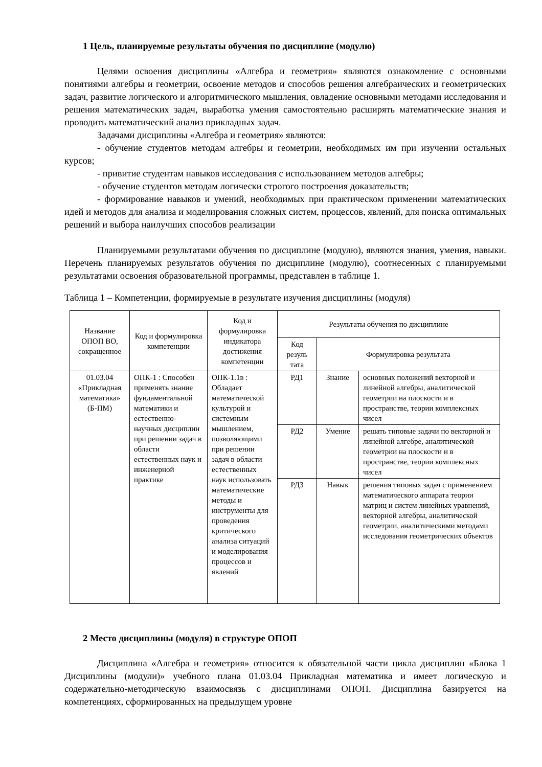1 Цель, планируемые результаты обучения по дисциплине (модулю)
Целями освоения дисциплины «Алгебра и геометрия» являются ознакомление с основными понятиями алгебры и геометрии, освоение методов и способов решения алгебраических и геометрических задач, развитие логического и алгоритмического мышления, овладение основными методами исследования и решения математических задач, выработка умения самостоятельно расширять математические знания и проводить математический анализ прикладных задач.
Задачами дисциплины «Алгебра и геометрия» являются:
- обучение студентов методам алгебры и геометрии, необходимых им при изучении остальных курсов;
- привитие студентам навыков исследования с использованием методов алгебры;
- обучение студентов методам логически строгого построения доказательств;
- формирование навыков и умений, необходимых при практическом применении математических идей и методов для анализа и моделирования сложных систем, процессов, явлений, для поиска оптимальных решений и выбора наилучших способов реализации
Планируемыми результатами обучения по дисциплине (модулю), являются знания, умения, навыки. Перечень планируемых результатов обучения по дисциплине (модулю), соотнесенных с планируемыми результатами освоения образовательной программы, представлен в таблице 1.
Таблица 1 – Компетенции, формируемые в результате изучения дисциплины (модуля)
| Название ОПОП ВО, сокращенное | Код и формулировка компетенции | Код и формулировка индикатора достижения компетенции | Результаты обучения по дисциплине | | |
| --- | --- | --- | --- | --- | --- |
| | | | Код резуль тата | Формулировка результата | |
| 01.03.04 «Прикладная математика» (Б-ПМ) | ОПК-1 : Способен применять знание фундаментальной математики и естественно-научных дисциплин при решении задач в области естественных наук и инженерной практике | ОПК-1.1в : Обладает математической культурой и системным мышлением, позволяющими при решении задач в области естественных наук использовать математические методы и инструменты для проведения критического анализа ситуаций и моделирования процессов и явлений | РД1 | Знание | основных положений векторной и линейной алгебры, аналитической геометрии на плоскости и в пространстве, теории комплексных чисел |
| | | | РД2 | Умение | решать типовые задачи по векторной и линейной алгебре, аналитической геометрии на плоскости и в пространстве, теории комплексных чисел |
| | | | РД3 | Навык | решения типовых задач с применением математического аппарата теории матриц и систем линейных уравнений, векторной алгебры, аналитической геометрии, аналитическими методами исследования геометрических объектов |
2 Место дисциплины (модуля) в структуре ОПОП
Дисциплина «Алгебра и геометрия» относится к обязательной части цикла дисциплин «Блока 1 Дисциплины (модули)» учебного плана 01.03.04 Прикладная математика и имеет логическую и содержательно-методическую взаимосвязь с дисциплинами ОПОП. Дисциплина базируется на компетенциях, сформированных на предыдущем уровне